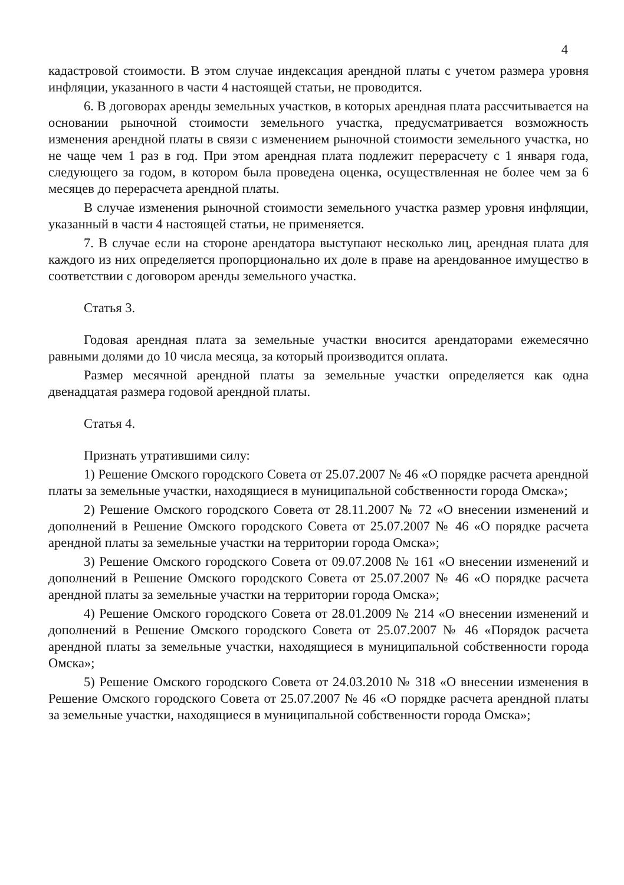4
кадастровой стоимости. В этом случае индексация арендной платы с учетом размера уровня инфляции, указанного в части 4 настоящей статьи, не проводится.
6. В договорах аренды земельных участков, в которых арендная плата рассчитывается на основании рыночной стоимости земельного участка, предусматривается возможность изменения арендной платы в связи с изменением рыночной стоимости земельного участка, но не чаще чем 1 раз в год. При этом арендная плата подлежит перерасчету с 1 января года, следующего за годом, в котором была проведена оценка, осуществленная не более чем за 6 месяцев до перерасчета арендной платы.
В случае изменения рыночной стоимости земельного участка размер уровня инфляции, указанный в части 4 настоящей статьи, не применяется.
7. В случае если на стороне арендатора выступают несколько лиц, арендная плата для каждого из них определяется пропорционально их доле в праве на арендованное имущество в соответствии с договором аренды земельного участка.
Статья 3.
Годовая арендная плата за земельные участки вносится арендаторами ежемесячно равными долями до 10 числа месяца, за который производится оплата.
Размер месячной арендной платы за земельные участки определяется как одна двенадцатая размера годовой арендной платы.
Статья 4.
Признать утратившими силу:
1) Решение Омского городского Совета от 25.07.2007 № 46 «О порядке расчета арендной платы за земельные участки, находящиеся в муниципальной собственности города Омска»;
2) Решение Омского городского Совета от 28.11.2007 № 72 «О внесении изменений и дополнений в Решение Омского городского Совета от 25.07.2007 № 46 «О порядке расчета арендной платы за земельные участки на территории города Омска»;
3) Решение Омского городского Совета от 09.07.2008 № 161 «О внесении изменений и дополнений в Решение Омского городского Совета от 25.07.2007 № 46 «О порядке расчета арендной платы за земельные участки на территории города Омска»;
4) Решение Омского городского Совета от 28.01.2009 № 214 «О внесении изменений и дополнений в Решение Омского городского Совета от 25.07.2007 № 46 «Порядок расчета арендной платы за земельные участки, находящиеся в муниципальной собственности города Омска»;
5) Решение Омского городского Совета от 24.03.2010 № 318 «О внесении изменения в Решение Омского городского Совета от 25.07.2007 № 46 «О порядке расчета арендной платы за земельные участки, находящиеся в муниципальной собственности города Омска»;